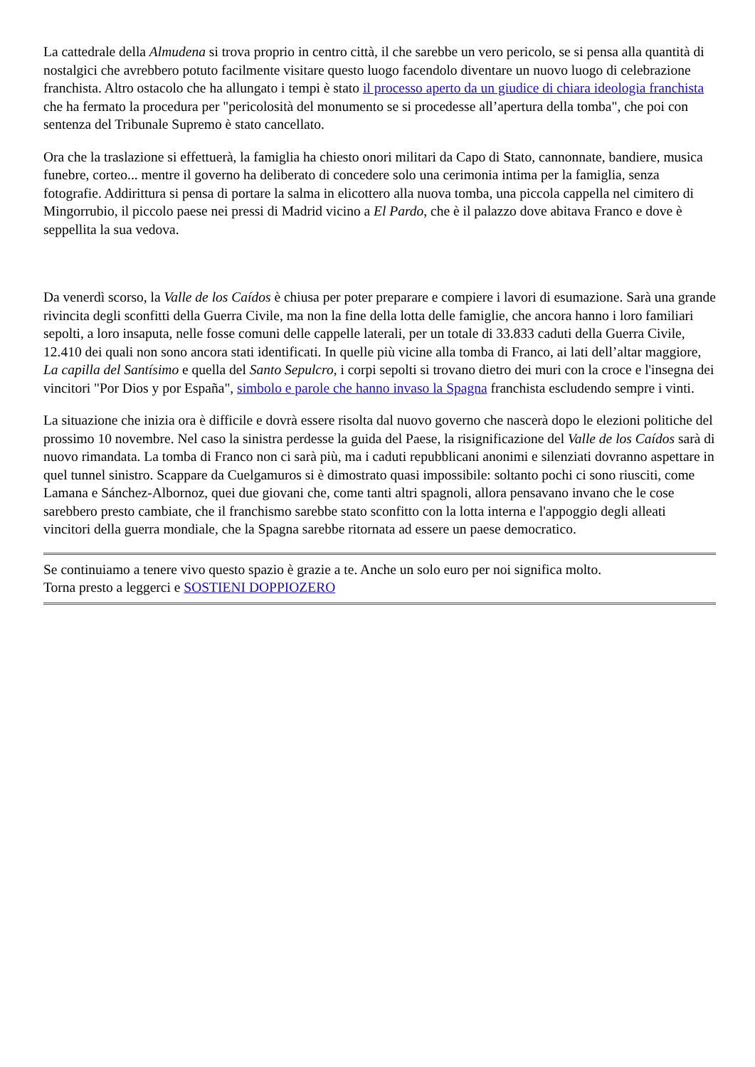La cattedrale della Almudena si trova proprio in centro città, il che sarebbe un vero pericolo, se si pensa alla quantità di nostalgici che avrebbero potuto facilmente visitare questo luogo facendolo diventare un nuovo luogo di celebrazione franchista. Altro ostacolo che ha allungato i tempi è stato il processo aperto da un giudice di chiara ideologia franchista che ha fermato la procedura per "pericolosità del monumento se si procedesse all’apertura della tomba", che poi con sentenza del Tribunale Supremo è stato cancellato.
Ora che la traslazione si effettuerà, la famiglia ha chiesto onori militari da Capo di Stato, cannonnate, bandiere, musica funebre, corteo... mentre il governo ha deliberato di concedere solo una cerimonia intima per la famiglia, senza fotografie. Addirittura si pensa di portare la salma in elicottero alla nuova tomba, una piccola cappella nel cimitero di Mingorrubio, il piccolo paese nei pressi di Madrid vicino a El Pardo, che è il palazzo dove abitava Franco e dove è seppellita la sua vedova.
Da venerdì scorso, la Valle de los Caídos è chiusa per poter preparare e compiere i lavori di esumazione. Sarà una grande rivincita degli sconfitti della Guerra Civile, ma non la fine della lotta delle famiglie, che ancora hanno i loro familiari sepolti, a loro insaputa, nelle fosse comuni delle cappelle laterali, per un totale di 33.833 caduti della Guerra Civile, 12.410 dei quali non sono ancora stati identificati. In quelle più vicine alla tomba di Franco, ai lati dell’altar maggiore, La capilla del Santísimo e quella del Santo Sepulcro, i corpi sepolti si trovano dietro dei muri con la croce e l'insegna dei vincitori "Por Dios y por España", simbolo e parole che hanno invaso la Spagna franchista escludendo sempre i vinti.
La situazione che inizia ora è difficile e dovrà essere risolta dal nuovo governo che nascerà dopo le elezioni politiche del prossimo 10 novembre. Nel caso la sinistra perdesse la guida del Paese, la risignificazione del Valle de los Caídos sarà di nuovo rimandata. La tomba di Franco non ci sarà più, ma i caduti repubblicani anonimi e silenziati dovranno aspettare in quel tunnel sinistro. Scappare da Cuelgamuros si è dimostrato quasi impossibile: soltanto pochi ci sono riusciti, come Lamana e Sánchez-Albornoz, quei due giovani che, come tanti altri spagnoli, allora pensavano invano che le cose sarebbero presto cambiate, che il franchismo sarebbe stato sconfitto con la lotta interna e l'appoggio degli alleati vincitori della guerra mondiale, che la Spagna sarebbe ritornata ad essere un paese democratico.
Se continuiamo a tenere vivo questo spazio è grazie a te. Anche un solo euro per noi significa molto.
Torna presto a leggerci e SOSTIENI DOPPIOZERO